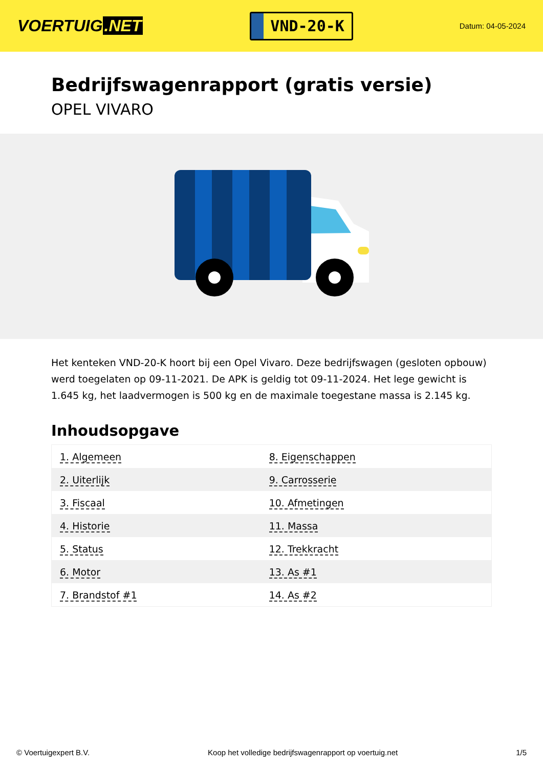VOERTUIG.NET
VND-20-K
Datum: 04-05-2024
Bedrijfswagenrapport (gratis versie)
OPEL VIVARO
Het kenteken VND-20-K hoort bij een Opel Vivaro. Deze bedrijfswagen (gesloten opbouw) werd toegelaten op 09-11-2021. De APK is geldig tot 09-11-2024. Het lege gewicht is 1.645 kg, het laadvermogen is 500 kg en de maximale toegestane massa is 2.145 kg.
Inhoudsopgave
| 1. Algemeen | 8. Eigenschappen |
| 2. Uiterlijk | 9. Carrosserie |
| 3. Fiscaal | 10. Afmetingen |
| 4. Historie | 11. Massa |
| 5. Status | 12. Trekkracht |
| 6. Motor | 13. As #1 |
| 7. Brandstof #1 | 14. As #2 |
© Voertuigexpert B.V. Koop het volledige bedrijfswagenrapport op voertuig.net 1/5